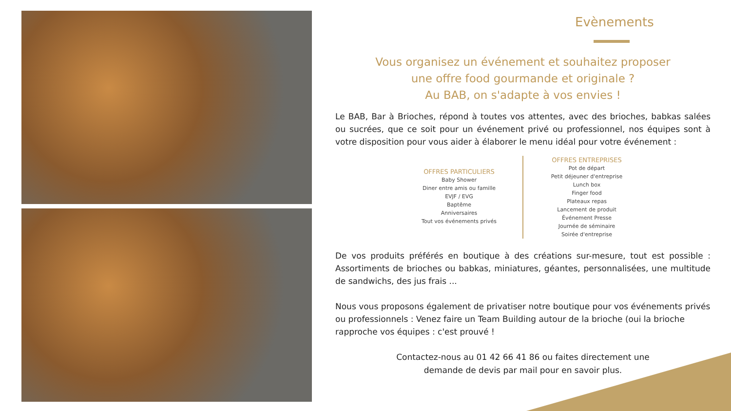Evènements
Vous organisez un événement et souhaitez proposer
une offre food gourmande et originale ?
Au BAB, on s'adapte à vos envies !
Le BAB, Bar à Brioches, répond à toutes vos attentes, avec des brioches, babkas salées ou sucrées, que ce soit pour un événement privé ou professionnel, nos équipes sont à votre disposition pour vous aider à élaborer le menu idéal pour votre événement :
OFFRES PARTICULIERS
Baby Shower
Diner entre amis ou famille
EVJF / EVG
Baptême
Anniversaires
Tout vos événements privés
OFFRES ENTREPRISES
Pot de départ
Petit déjeuner d'entreprise
Lunch box
Finger food
Plateaux repas
Lancement de produit
Événement Presse
Journée de séminaire
Soirée d'entreprise
De vos produits préférés en boutique à des créations sur-mesure, tout est possible : Assortiments de brioches ou babkas, miniatures, géantes, personnalisées, une multitude de sandwichs, des jus frais ...
Nous vous proposons également de privatiser notre boutique pour vos événements privés ou professionnels : Venez faire un Team Building autour de la brioche (oui la brioche rapproche vos équipes : c'est prouvé !
Contactez-nous au 01 42 66 41 86 ou faites directement une
demande de devis par mail pour en savoir plus.